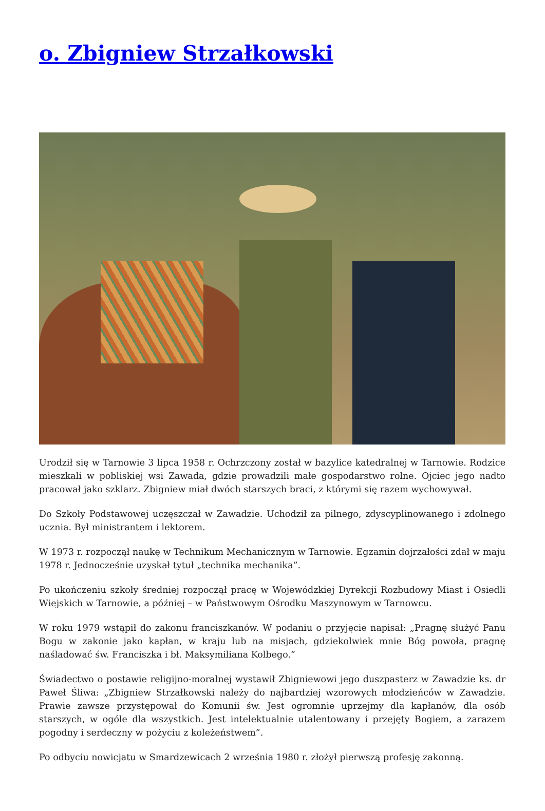o. Zbigniew Strzałkowski
Urodził się w Tarnowie 3 lipca 1958 r. Ochrzczony został w bazylice katedralnej w Tarnowie. Rodzice mieszkali w pobliskiej wsi Zawada, gdzie prowadzili małe gospodarstwo rolne. Ojciec jego nadto pracował jako szklarz. Zbigniew miał dwóch starszych braci, z którymi się razem wychowywał.
Do Szkoły Podstawowej uczęszczał w Zawadzie. Uchodził za pilnego, zdyscyplinowanego i zdolnego ucznia. Był ministrantem i lektorem.
W 1973 r. rozpoczął naukę w Technikum Mechanicznym w Tarnowie. Egzamin dojrzałości zdał w maju 1978 r. Jednocześnie uzyskał tytuł „technika mechanika”.
Po ukończeniu szkoły średniej rozpoczął pracę w Wojewódzkiej Dyrekcji Rozbudowy Miast i Osiedli Wiejskich w Tarnowie, a później – w Państwowym Ośrodku Maszynowym w Tarnowcu.
W roku 1979 wstąpił do zakonu franciszkanów. W podaniu o przyjęcie napisał: „Pragnę służyć Panu Bogu w zakonie jako kapłan, w kraju lub na misjach, gdziekolwiek mnie Bóg powoła, pragnę naśladować św. Franciszka i bł. Maksymiliana Kolbego.”
Świadectwo o postawie religijno-moralnej wystawił Zbigniewowi jego duszpasterz w Zawadzie ks. dr Paweł Śliwa: „Zbigniew Strzałkowski należy do najbardziej wzorowych młodzieńców w Zawadzie. Prawie zawsze przystępował do Komunii św. Jest ogromnie uprzejmy dla kapłanów, dla osób starszych, w ogóle dla wszystkich. Jest intelektualnie utalentowany i przejęty Bogiem, a zarazem pogodny i serdeczny w pożyciu z koleżeństwem”.
Po odbyciu nowicjatu w Smardzewicach 2 września 1980 r. złożył pierwszą profesję zakonną.